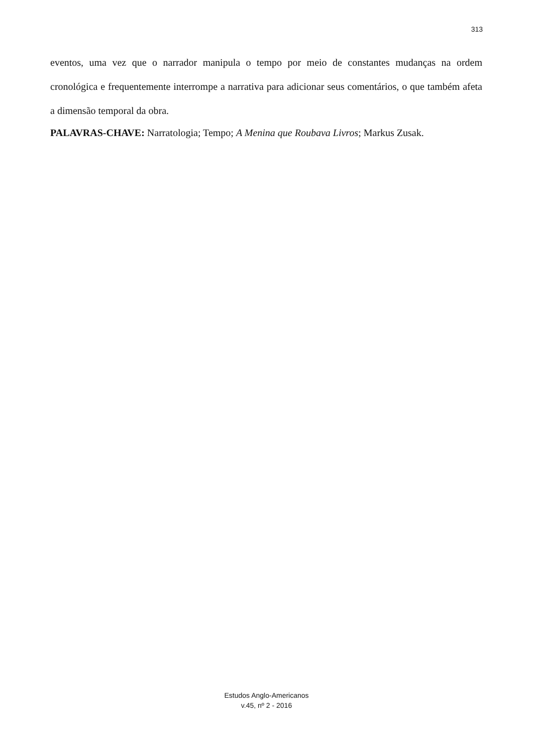313
eventos, uma vez que o narrador manipula o tempo por meio de constantes mudanças na ordem cronológica e frequentemente interrompe a narrativa para adicionar seus comentários, o que também afeta a dimensão temporal da obra.
PALAVRAS-CHAVE: Narratologia; Tempo; A Menina que Roubava Livros; Markus Zusak.
Estudos Anglo-Americanos
v.45, nº 2 - 2016